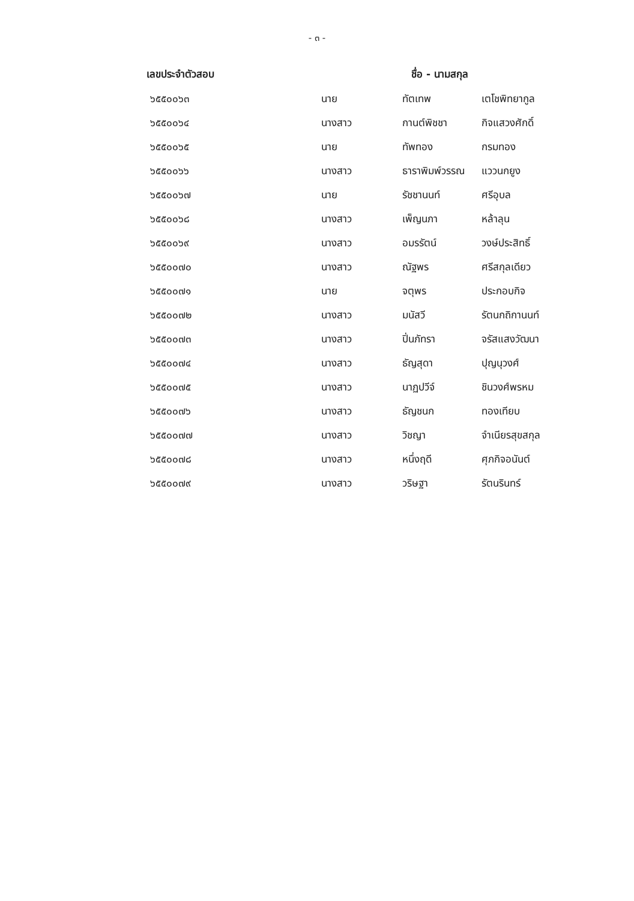- ๓ -
| เลขประจำตัวสอบ | ชื่อ - นามสกุล | | |
| --- | --- | --- | --- |
| ๖๕๕๐๐๖๓ | นาย | ทัตเทพ | เตโชพิทยากูล |
| ๖๕๕๐๐๖๔ | นางสาว | กานต์พิชชา | กิจแสวงศักดิ์ |
| ๖๕๕๐๐๖๕ | นาย | ทัพทอง | กรมทอง |
| ๖๕๕๐๐๖๖ | นางสาว | ธาราพิมพ์วรรณ | แววนกยูง |
| ๖๕๕๐๐๖๗ | นาย | รัชชานนท์ | ศรีอุบล |
| ๖๕๕๐๐๖๘ | นางสาว | เพ็ญนภา | หล้าลุน |
| ๖๕๕๐๐๖๙ | นางสาว | อมรรัตน์ | วงษ์ประสิทธิ์ |
| ๖๕๕๐๐๗๐ | นางสาว | ณัฐพร | ศรีสกุลเดียว |
| ๖๕๕๐๐๗๑ | นาย | จตุพร | ประกอบกิจ |
| ๖๕๕๐๐๗๒ | นางสาว | มนัสวี | รัตนกถิกานนท์ |
| ๖๕๕๐๐๗๓ | นางสาว | ปิ่นภัทรา | จรัสแสงวัฒนา |
| ๖๕๕๐๐๗๔ | นางสาว | ธัญสุดา | ปุญนุวงศ์ |
| ๖๕๕๐๐๗๕ | นางสาว | นาฏปวีจ์ | ชินวงศ์พรหม |
| ๖๕๕๐๐๗๖ | นางสาว | ธัญชนก | ทองเทียบ |
| ๖๕๕๐๐๗๗ | นางสาว | วิชญา | จำเนียรสุขสกุล |
| ๖๕๕๐๐๗๘ | นางสาว | หนึ่งฤดี | ศุภกิจอนันต์ |
| ๖๕๕๐๐๗๙ | นางสาว | วริษฐา | รัตนรินทร์ |